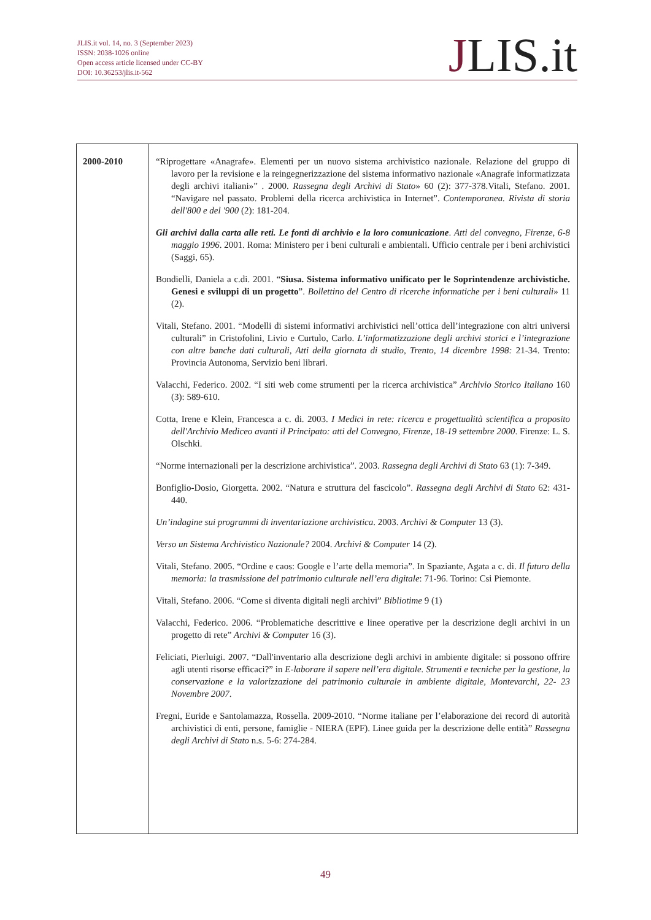JLIS.it vol. 14, no. 3 (September 2023)
ISSN: 2038-1026 online
Open access article licensed under CC-BY
DOI: 10.36253/jlis.it-562
JLIS.it
| 2000-2010 | “Riprogettare «Anagrafe». Elementi per un nuovo sistema archivistico nazionale. Relazione del gruppo di lavoro per la revisione e la reingegnerizzazione del sistema informativo nazionale «Anagrafe informatizzata degli archivi italiani»” . 2000. Rassegna degli Archivi di Stato » 60 (2): 377-378.Vitali, Stefano. 2001. “Navigare nel passato. Problemi della ricerca archivistica in Internet”. Contemporanea. Rivista di storia dell'800 e del '900 (2): 181-204. Gli archivi dalla carta alle reti. Le fonti di archivio e la loro comunicazione . Atti del convegno, Firenze, 6-8 maggio 1996 . 2001. Roma: Ministero per i beni culturali e ambientali. Ufficio centrale per i beni archivistici (Saggi, 65). Bondielli, Daniela a c.di. 2001. “ Siusa. Sistema informativo unificato per le Soprintendenze archivistiche. Genesi e sviluppi di un progetto ”. Bollettino del Centro di ricerche informatiche per i beni culturali » 11 (2). Vitali, Stefano. 2001. “Modelli di sistemi informativi archivistici nell’ottica dell’integrazione con altri universi culturali” in Cristofolini, Livio e Curtulo, Carlo. L’informatizzazione degli archivi storici e l’integrazione con altre banche dati culturali, Atti della giornata di studio, Trento, 14 dicembre 1998: 21-34. Trento: Provincia Autonoma, Servizio beni librari. Valacchi, Federico. 2002. “I siti web come strumenti per la ricerca archivistica” Archivio Storico Italiano 160 (3): 589-610. Cotta, Irene e Klein, Francesca a c. di. 2003. I Medici in rete: ricerca e progettualità scientifica a proposito dell'Archivio Mediceo avanti il Principato: atti del Convegno, Firenze, 18-19 settembre 2000 . Firenze: L. S. Olschki. “Norme internazionali per la descrizione archivistica”. 2003. Rassegna degli Archivi di Stato 63 (1): 7-349. Bonfiglio-Dosio, Giorgetta. 2002. “Natura e struttura del fascicolo”. Rassegna degli Archivi di Stato 62: 431-440. Un’indagine sui programmi di inventariazione archivistica . 2003. Archivi & Computer 13 (3). Verso un Sistema Archivistico Nazionale? 2004. Archivi & Computer 14 (2). Vitali, Stefano. 2005. “Ordine e caos: Google e l’arte della memoria”. In Spaziante, Agata a c. di. Il futuro della memoria: la trasmissione del patrimonio culturale nell’era digitale : 71-96. Torino: Csi Piemonte. Vitali, Stefano. 2006. “Come si diventa digitali negli archivi” Bibliotime 9 (1) Valacchi, Federico. 2006. “Problematiche descrittive e linee operative per la descrizione degli archivi in un progetto di rete” Archivi & Computer 16 (3). Feliciati, Pierluigi. 2007. “Dall'inventario alla descrizione degli archivi in ambiente digitale: si possono offrire agli utenti risorse efficaci?” in E-laborare il sapere nell’era digitale. Strumenti e tecniche per la gestione, la conservazione e la valorizzazione del patrimonio culturale in ambiente digitale, Montevarchi, 22- 23 Novembre 2007 . Fregni, Euride e Santolamazza, Rossella. 2009-2010. “Norme italiane per l’elaborazione dei record di autorità archivistici di enti, persone, famiglie - NIERA (EPF). Linee guida per la descrizione delle entità” Rassegna degli Archivi di Stato n.s. 5-6: 274-284. |
49